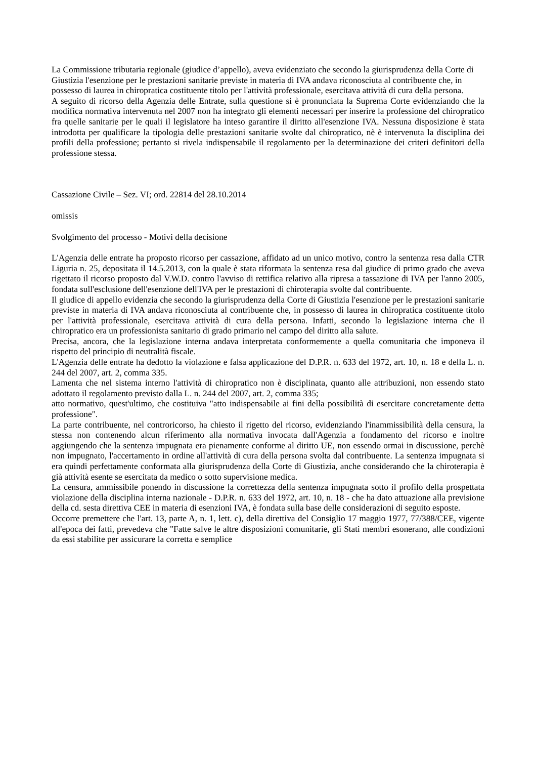La Commissione tributaria regionale (giudice d’appello), aveva evidenziato che secondo la giurisprudenza della Corte di Giustizia l'esenzione per le prestazioni sanitarie previste in materia di IVA andava riconosciuta al contribuente che, in possesso di laurea in chiropratica costituente titolo per l'attività professionale, esercitava attività di cura della persona.
A seguito di ricorso della Agenzia delle Entrate, sulla questione si è pronunciata la Suprema Corte evidenziando che la modifica normativa intervenuta nel 2007 non ha integrato gli elementi necessari per inserire la professione del chiropratico fra quelle sanitarie per le quali il legislatore ha inteso garantire il diritto all'esenzione IVA. Nessuna disposizione è stata introdotta per qualificare la tipologia delle prestazioni sanitarie svolte dal chiropratico, nè è intervenuta la disciplina dei profili della professione; pertanto si rivela indispensabile il regolamento per la determinazione dei criteri definitori della professione stessa.
Cassazione Civile – Sez. VI; ord. 22814 del 28.10.2014
omissis
Svolgimento del processo - Motivi della decisione
L'Agenzia delle entrate ha proposto ricorso per cassazione, affidato ad un unico motivo, contro la sentenza resa dalla CTR Liguria n. 25, depositata il 14.5.2013, con la quale è stata riformata la sentenza resa dal giudice di primo grado che aveva rigettato il ricorso proposto dal V.W.D. contro l'avviso di rettifica relativo alla ripresa a tassazione di IVA per l'anno 2005, fondata sull'esclusione dell'esenzione dell'IVA per le prestazioni di chiroterapia svolte dal contribuente.
Il giudice di appello evidenzia che secondo la giurisprudenza della Corte di Giustizia l'esenzione per le prestazioni sanitarie previste in materia di IVA andava riconosciuta al contribuente che, in possesso di laurea in chiropratica costituente titolo per l'attività professionale, esercitava attività di cura della persona. Infatti, secondo la legislazione interna che il chiropratico era un professionista sanitario di grado primario nel campo del diritto alla salute.
Precisa, ancora, che la legislazione interna andava interpretata conformemente a quella comunitaria che imponeva il rispetto del principio di neutralità fiscale.
L'Agenzia delle entrate ha dedotto la violazione e falsa applicazione del D.P.R. n. 633 del 1972, art. 10, n. 18 e della L. n. 244 del 2007, art. 2, comma 335.
Lamenta che nel sistema interno l'attività di chiropratico non è disciplinata, quanto alle attribuzioni, non essendo stato adottato il regolamento previsto dalla L. n. 244 del 2007, art. 2, comma 335;
atto normativo, quest'ultimo, che costituiva "atto indispensabile ai fini della possibilità di esercitare concretamente detta professione".
La parte contribuente, nel controricorso, ha chiesto il rigetto del ricorso, evidenziando l'inammissibilità della censura, la stessa non contenendo alcun riferimento alla normativa invocata dall'Agenzia a fondamento del ricorso e inoltre aggiungendo che la sentenza impugnata era pienamente conforme al diritto UE, non essendo ormai in discussione, perchè non impugnato, l'accertamento in ordine all'attività di cura della persona svolta dal contribuente. La sentenza impugnata si era quindi perfettamente conformata alla giurisprudenza della Corte di Giustizia, anche considerando che la chiroterapia è già attività esente se esercitata da medico o sotto supervisione medica.
La censura, ammissibile ponendo in discussione la correttezza della sentenza impugnata sotto il profilo della prospettata violazione della disciplina interna nazionale - D.P.R. n. 633 del 1972, art. 10, n. 18 - che ha dato attuazione alla previsione della cd. sesta direttiva CEE in materia di esenzioni IVA, è fondata sulla base delle considerazioni di seguito esposte.
Occorre premettere che l'art. 13, parte A, n. 1, lett. c), della direttiva del Consiglio 17 maggio 1977, 77/388/CEE, vigente all'epoca dei fatti, prevedeva che "Fatte salve le altre disposizioni comunitarie, gli Stati membri esonerano, alle condizioni da essi stabilite per assicurare la corretta e semplice